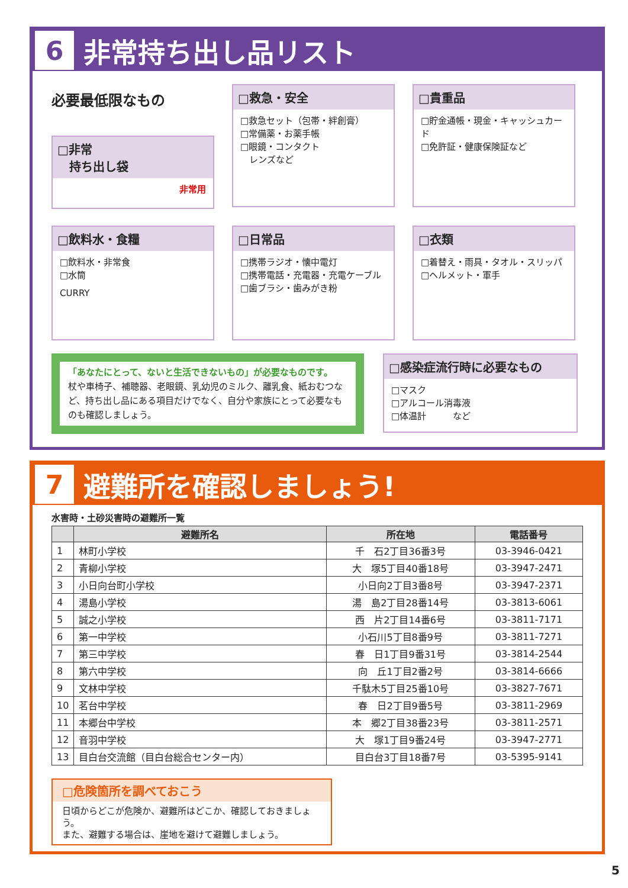6
非常持ち出し品リスト
必要最低限なもの
□非常
　持ち出し袋
非常用
□救急・安全
□救急セット（包帯・絆創膏）
□常備薬・お薬手帳
□眼鏡・コンタクト
　レンズなど
□貴重品
□貯金通帳・現金・キャッシュカード
□免許証・健康保険証など
□飲料水・食糧
□飲料水・非常食
□水筒
CURRY
□日常品
□携帯ラジオ・懐中電灯
□携帯電話・充電器・充電ケーブル
□歯ブラシ・歯みがき粉
□衣類
□着替え・雨具・タオル・スリッパ
□ヘルメット・軍手
「あなたにとって、ないと生活できないもの」が必要なものです。
杖や車椅子、補聴器、老眼鏡、乳幼児のミルク、離乳食、紙おむつなど、持ち出し品にある項目だけでなく、自分や家族にとって必要なものも確認しましょう。
□感染症流行時に必要なもの
□マスク
□アルコール消毒液
□体温計　　　など
7
避難所を確認しましょう!
水害時・土砂災害時の避難所一覧
| | 避難所名 | 所在地 | 電話番号 |
| --- | --- | --- | --- |
| 1 | 林町小学校 | 千 石2丁目36番3号 | 03-3946-0421 |
| 2 | 青柳小学校 | 大 塚5丁目40番18号 | 03-3947-2471 |
| 3 | 小日向台町小学校 | 小日向2丁目3番8号 | 03-3947-2371 |
| 4 | 湯島小学校 | 湯 島2丁目28番14号 | 03-3813-6061 |
| 5 | 誠之小学校 | 西 片2丁目14番6号 | 03-3811-7171 |
| 6 | 第一中学校 | 小石川5丁目8番9号 | 03-3811-7271 |
| 7 | 第三中学校 | 春 日1丁目9番31号 | 03-3814-2544 |
| 8 | 第六中学校 | 向 丘1丁目2番2号 | 03-3814-6666 |
| 9 | 文林中学校 | 千駄木5丁目25番10号 | 03-3827-7671 |
| 10 | 茗台中学校 | 春 日2丁目9番5号 | 03-3811-2969 |
| 11 | 本郷台中学校 | 本 郷2丁目38番23号 | 03-3811-2571 |
| 12 | 音羽中学校 | 大 塚1丁目9番24号 | 03-3947-2771 |
| 13 | 目白台交流館（目白台総合センター内） | 目白台3丁目18番7号 | 03-5395-9141 |
□危険箇所を調べておこう
日頃からどこが危険か、避難所はどこか、確認しておきましょう。
また、避難する場合は、崖地を避けて避難しましょう。
5